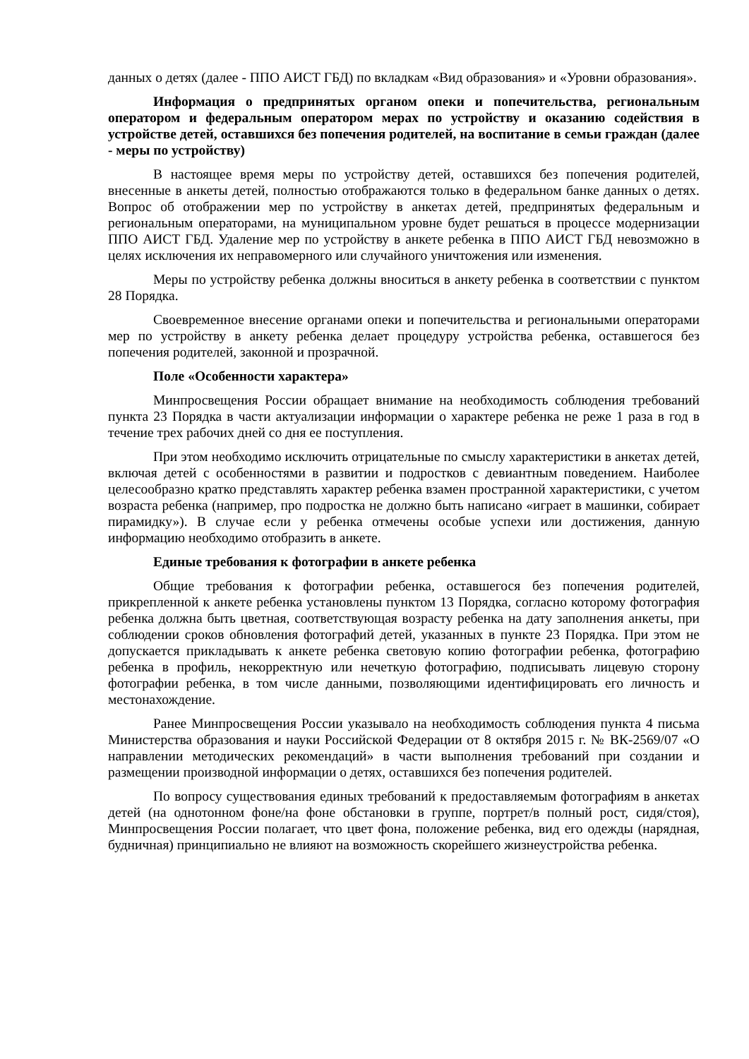данных о детях (далее - ППО АИСТ ГБД) по вкладкам «Вид образования» и «Уровни образования».
Информация о предпринятых органом опеки и попечительства, региональным оператором и федеральным оператором мерах по устройству и оказанию содействия в устройстве детей, оставшихся без попечения родителей, на воспитание в семьи граждан (далее - меры по устройству)
В настоящее время меры по устройству детей, оставшихся без попечения родителей, внесенные в анкеты детей, полностью отображаются только в федеральном банке данных о детях. Вопрос об отображении мер по устройству в анкетах детей, предпринятых федеральным и региональным операторами, на муниципальном уровне будет решаться в процессе модернизации ППО АИСТ ГБД. Удаление мер по устройству в анкете ребенка в ППО АИСТ ГБД невозможно в целях исключения их неправомерного или случайного уничтожения или изменения.
Меры по устройству ребенка должны вноситься в анкету ребенка в соответствии с пунктом 28 Порядка.
Своевременное внесение органами опеки и попечительства и региональными операторами мер по устройству в анкету ребенка делает процедуру устройства ребенка, оставшегося без попечения родителей, законной и прозрачной.
Поле «Особенности характера»
Минпросвещения России обращает внимание на необходимость соблюдения требований пункта 23 Порядка в части актуализации информации о характере ребенка не реже 1 раза в год в течение трех рабочих дней со дня ее поступления.
При этом необходимо исключить отрицательные по смыслу характеристики в анкетах детей, включая детей с особенностями в развитии и подростков с девиантным поведением. Наиболее целесообразно кратко представлять характер ребенка взамен пространной характеристики, с учетом возраста ребенка (например, про подростка не должно быть написано «играет в машинки, собирает пирамидку»). В случае если у ребенка отмечены особые успехи или достижения, данную информацию необходимо отобразить в анкете.
Единые требования к фотографии в анкете ребенка
Общие требования к фотографии ребенка, оставшегося без попечения родителей, прикрепленной к анкете ребенка установлены пунктом 13 Порядка, согласно которому фотография ребенка должна быть цветная, соответствующая возрасту ребенка на дату заполнения анкеты, при соблюдении сроков обновления фотографий детей, указанных в пункте 23 Порядка. При этом не допускается прикладывать к анкете ребенка световую копию фотографии ребенка, фотографию ребенка в профиль, некорректную или нечеткую фотографию, подписывать лицевую сторону фотографии ребенка, в том числе данными, позволяющими идентифицировать его личность и местонахождение.
Ранее Минпросвещения России указывало на необходимость соблюдения пункта 4 письма Министерства образования и науки Российской Федерации от 8 октября 2015 г. № ВК-2569/07 «О направлении методических рекомендаций» в части выполнения требований при создании и размещении производной информации о детях, оставшихся без попечения родителей.
По вопросу существования единых требований к предоставляемым фотографиям в анкетах детей (на однотонном фоне/на фоне обстановки в группе, портрет/в полный рост, сидя/стоя), Минпросвещения России полагает, что цвет фона, положение ребенка, вид его одежды (нарядная, будничная) принципиально не влияют на возможность скорейшего жизнеустройства ребенка.